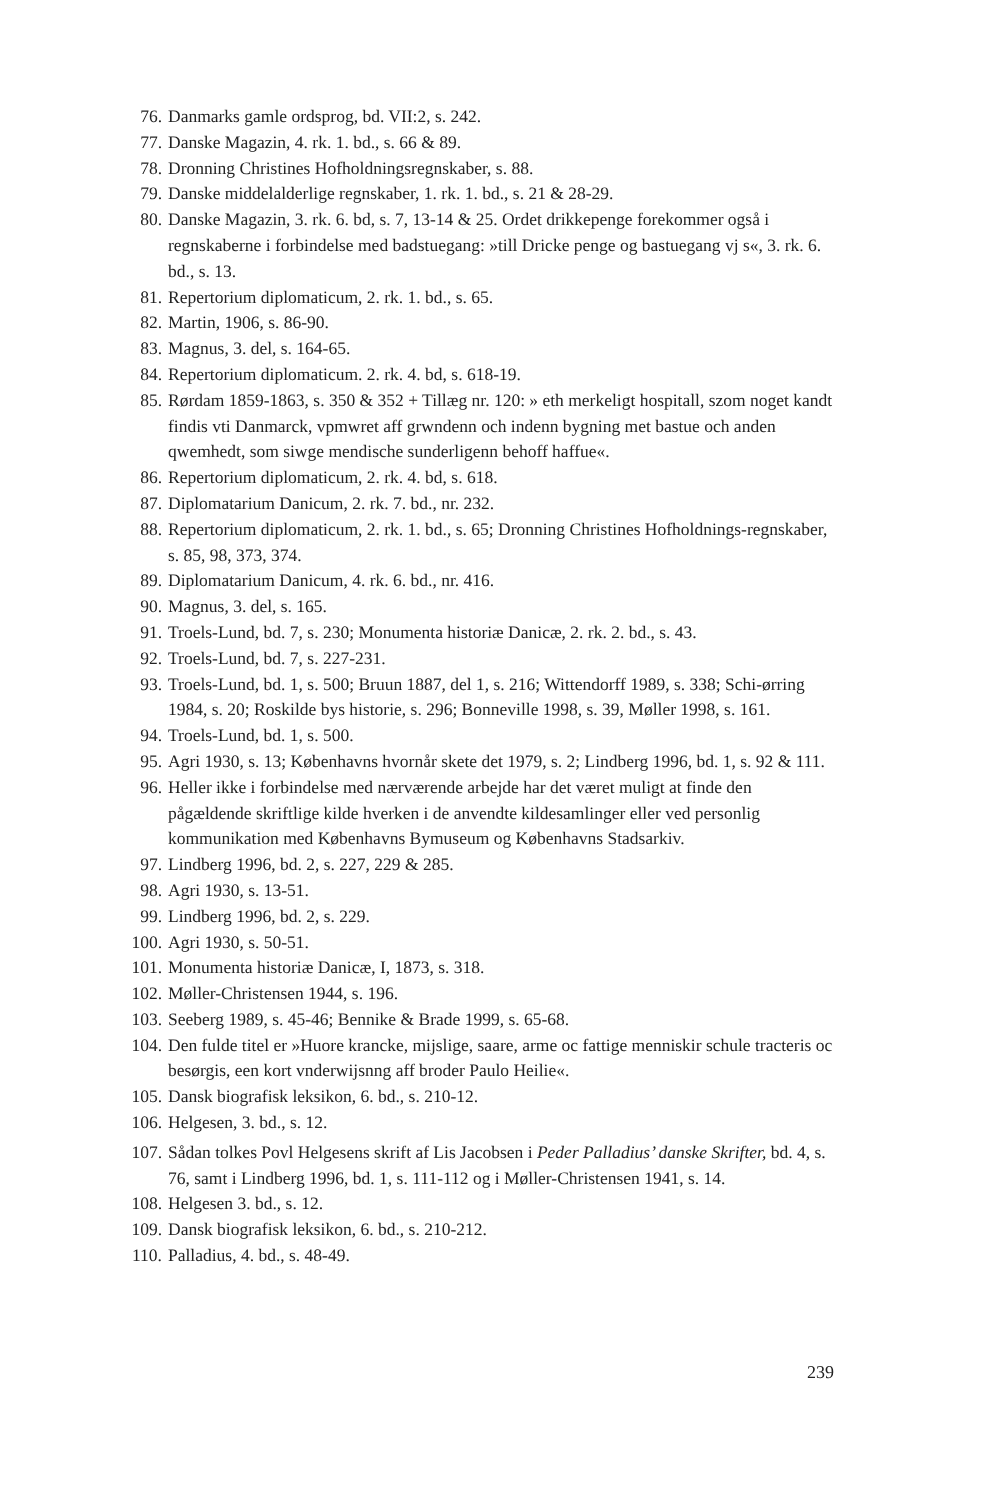76. Danmarks gamle ordsprog, bd. VII:2, s. 242.
77. Danske Magazin, 4. rk. 1. bd., s. 66 & 89.
78. Dronning Christines Hofholdningsregnskaber, s. 88.
79. Danske middelalderlige regnskaber, 1. rk. 1. bd., s. 21 & 28-29.
80. Danske Magazin, 3. rk. 6. bd, s. 7, 13-14 & 25. Ordet drikkepenge forekommer også i regnskaberne i forbindelse med badstuegang: »till Dricke penge og bastuegang vj s«, 3. rk. 6. bd., s. 13.
81. Repertorium diplomaticum, 2. rk. 1. bd., s. 65.
82. Martin, 1906, s. 86-90.
83. Magnus, 3. del, s. 164-65.
84. Repertorium diplomaticum. 2. rk. 4. bd, s. 618-19.
85. Rørdam 1859-1863, s. 350 & 352 + Tillæg nr. 120: » eth merkeligt hospitall, szom noget kandt findis vti Danmarck, vpmwret aff grwndenn och indenn bygning met bastue och anden qwemhedt, som siwge mendische sunderligenn behoff haffue«.
86. Repertorium diplomaticum, 2. rk. 4. bd, s. 618.
87. Diplomatarium Danicum, 2. rk. 7. bd., nr. 232.
88. Repertorium diplomaticum, 2. rk. 1. bd., s. 65; Dronning Christines Hofholdnings-regnskaber, s. 85, 98, 373, 374.
89. Diplomatarium Danicum, 4. rk. 6. bd., nr. 416.
90. Magnus, 3. del, s. 165.
91. Troels-Lund, bd. 7, s. 230; Monumenta historiæ Danicæ, 2. rk. 2. bd., s. 43.
92. Troels-Lund, bd. 7, s. 227-231.
93. Troels-Lund, bd. 1, s. 500; Bruun 1887, del 1, s. 216; Wittendorff 1989, s. 338; Schi-ørring 1984, s. 20; Roskilde bys historie, s. 296; Bonneville 1998, s. 39, Møller 1998, s. 161.
94. Troels-Lund, bd. 1, s. 500.
95. Agri 1930, s. 13; Københavns hvornår skete det 1979, s. 2; Lindberg 1996, bd. 1, s. 92 & 111.
96. Heller ikke i forbindelse med nærværende arbejde har det været muligt at finde den pågældende skriftlige kilde hverken i de anvendte kildesamlinger eller ved personlig kommunikation med Københavns Bymuseum og Københavns Stadsarkiv.
97. Lindberg 1996, bd. 2, s. 227, 229 & 285.
98. Agri 1930, s. 13-51.
99. Lindberg 1996, bd. 2, s. 229.
100. Agri 1930, s. 50-51.
101. Monumenta historiæ Danicæ, I, 1873, s. 318.
102. Møller-Christensen 1944, s. 196.
103. Seeberg 1989, s. 45-46; Bennike & Brade 1999, s. 65-68.
104. Den fulde titel er »Huore krancke, mijslige, saare, arme oc fattige menniskir schule tracteris oc besørgis, een kort vnderwijsnng aff broder Paulo Heilie«.
105. Dansk biografisk leksikon, 6. bd., s. 210-12.
106. Helgesen, 3. bd., s. 12.
107. Sådan tolkes Povl Helgesens skrift af Lis Jacobsen i Peder Palladius’ danske Skrifter, bd. 4, s. 76, samt i Lindberg 1996, bd. 1, s. 111-112 og i Møller-Christensen 1941, s. 14.
108. Helgesen 3. bd., s. 12.
109. Dansk biografisk leksikon, 6. bd., s. 210-212.
110. Palladius, 4. bd., s. 48-49.
239